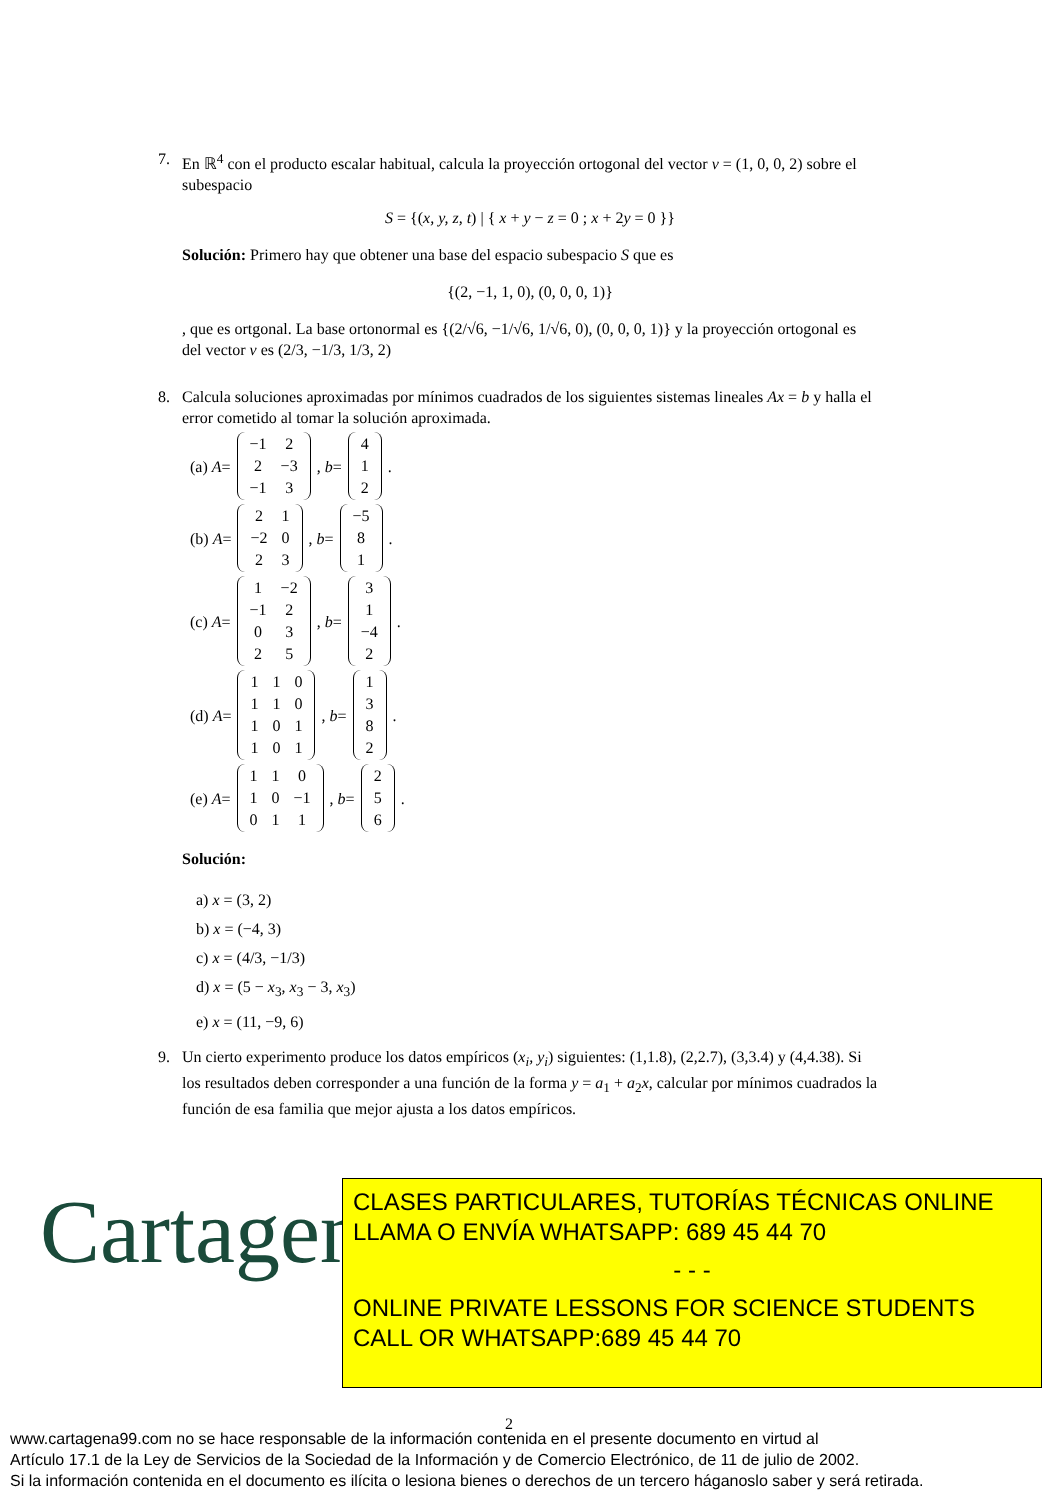7. En ℝ<sup>4</sup> con el producto escalar habitual, calcula la proyección ortogonal del vector v = (1, 0, 0, 2) sobre el subespacio
S = {(x, y, z, t) | { x + y − z = 0 ; x + 2y = 0 }}
Solución: Primero hay que obtener una base del espacio subespacio S que es
{(2, −1, 1, 0), (0, 0, 0, 1)}
, que es ortgonal. La base ortonormal es {(2/√6, −1/√6, 1/√6, 0), (0, 0, 0, 1)} y la proyección ortogonal es del vector v es (2/3, −1/3, 1/3, 2)
8. Calcula soluciones aproximadas por mínimos cuadrados de los siguientes sistemas lineales Ax = b y halla el error cometido al tomar la solución aproximada.
(a) A =
| −1 | 2 |
| 2 | −3 |
| −1 | 3 |
, b =
| 4 |
| 1 |
| 2 |
.
(b) A =
| 2 | 1 |
| −2 | 0 |
| 2 | 3 |
, b =
| −5 |
| 8 |
| 1 |
.
(c) A =
| 1 | −2 |
| −1 | 2 |
| 0 | 3 |
| 2 | 5 |
, b =
| 3 |
| 1 |
| −4 |
| 2 |
.
(d) A =
| 1 | 1 | 0 |
| 1 | 1 | 0 |
| 1 | 0 | 1 |
| 1 | 0 | 1 |
, b =
| 1 |
| 3 |
| 8 |
| 2 |
.
(e) A =
| 1 | 1 | 0 |
| 1 | 0 | −1 |
| 0 | 1 | 1 |
, b =
| 2 |
| 5 |
| 6 |
.
Solución:
a) x = (3, 2)
b) x = (−4, 3)
c) x = (4/3, −1/3)
d) x = (5 − x<sub>3</sub>, x<sub>3</sub> − 3, x<sub>3</sub>)
e) x = (11, −9, 6)
9. Un cierto experimento produce los datos empíricos (x<sub>i</sub>, y<sub>i</sub>) siguientes: (1,1.8), (2,2.7), (3,3.4) y (4,4.38). Si los resultados deben corresponder a una función de la forma y = a<sub>1</sub> + a<sub>2</sub>x, calcular por mínimos cuadrados la función de esa familia que mejor ajusta a los datos empíricos.
Cartagena99
CLASES PARTICULARES, TUTORÍAS TÉCNICAS ONLINE
LLAMA O ENVÍA WHATSAPP: 689 45 44 70
- - -
ONLINE PRIVATE LESSONS FOR SCIENCE STUDENTS
CALL OR WHATSAPP:689 45 44 70
2
www.cartagena99.com no se hace responsable de la información contenida en el presente documento en virtud al
Artículo 17.1 de la Ley de Servicios de la Sociedad de la Información y de Comercio Electrónico, de 11 de julio de 2002.
Si la información contenida en el documento es ilícita o lesiona bienes o derechos de un tercero háganoslo saber y será retirada.